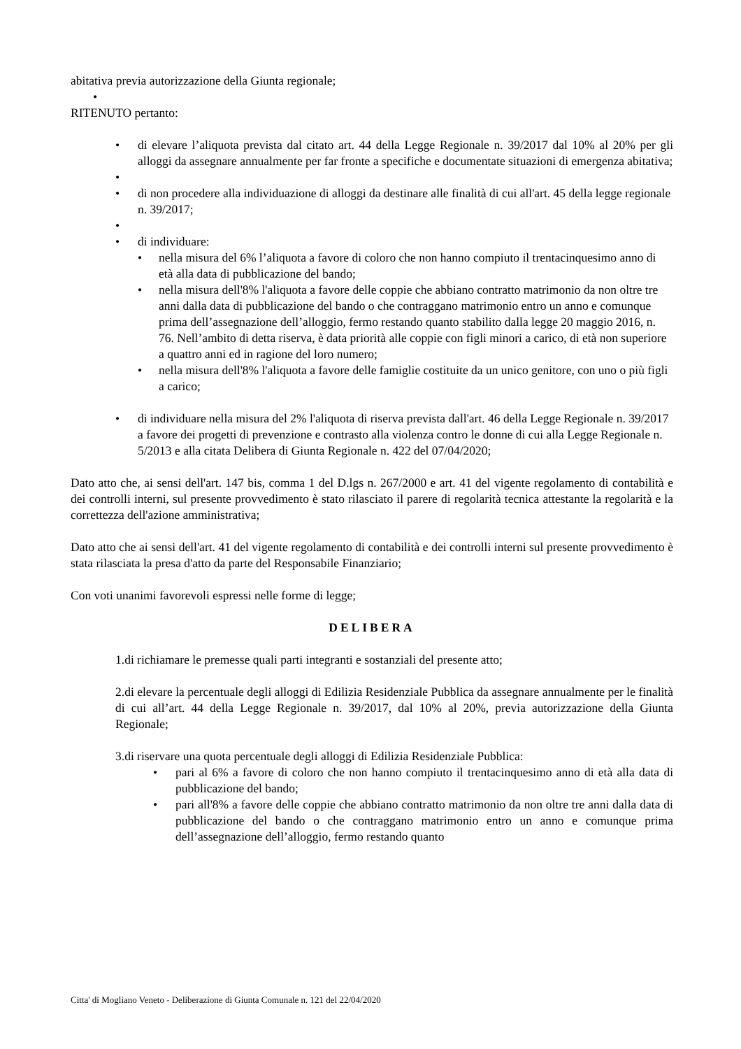abitativa previa autorizzazione della Giunta regionale;
•
RITENUTO pertanto:
• di elevare l’aliquota prevista dal citato art. 44 della Legge Regionale n. 39/2017 dal 10% al 20% per gli alloggi da assegnare annualmente per far fronte a specifiche e documentate situazioni di emergenza abitativa;
•
• di non procedere alla individuazione di alloggi da destinare alle finalità di cui all'art. 45 della legge regionale n. 39/2017;
•
• di individuare:
• nella misura del 6% l’aliquota a favore di coloro che non hanno compiuto il trentacinquesimo anno di età alla data di pubblicazione del bando;
• nella misura dell'8% l'aliquota a favore delle coppie che abbiano contratto matrimonio da non oltre tre anni dalla data di pubblicazione del bando o che contraggano matrimonio entro un anno e comunque prima dell’assegnazione dell’alloggio, fermo restando quanto stabilito dalla legge 20 maggio 2016, n. 76. Nell’ambito di detta riserva, è data priorità alle coppie con figli minori a carico, di età non superiore a quattro anni ed in ragione del loro numero;
• nella misura dell'8% l'aliquota a favore delle famiglie costituite da un unico genitore, con uno o più figli a carico;
• di individuare nella misura del 2% l'aliquota di riserva prevista dall'art. 46 della Legge Regionale n. 39/2017 a favore dei progetti di prevenzione e contrasto alla violenza contro le donne di cui alla Legge Regionale n. 5/2013 e alla citata Delibera di Giunta Regionale n. 422 del 07/04/2020;
Dato atto che, ai sensi dell'art. 147 bis, comma 1 del D.lgs n. 267/2000 e art. 41 del vigente regolamento di contabilità e dei controlli interni, sul presente provvedimento è stato rilasciato il parere di regolarità tecnica attestante la regolarità e la correttezza dell'azione amministrativa;
Dato atto che ai sensi dell'art. 41 del vigente regolamento di contabilità e dei controlli interni sul presente provvedimento è stata rilasciata la presa d'atto da parte del Responsabile Finanziario;
Con voti unanimi favorevoli espressi nelle forme di legge;
DELIBERA
1.di richiamare le premesse quali parti integranti e sostanziali del presente atto;
2.di elevare la percentuale degli alloggi di Edilizia Residenziale Pubblica da assegnare annualmente per le finalità di cui all’art. 44 della Legge Regionale n. 39/2017, dal 10% al 20%, previa autorizzazione della Giunta Regionale;
3.di riservare una quota percentuale degli alloggi di Edilizia Residenziale Pubblica:
• pari al 6% a favore di coloro che non hanno compiuto il trentacinquesimo anno di età alla data di pubblicazione del bando;
• pari all'8% a favore delle coppie che abbiano contratto matrimonio da non oltre tre anni dalla data di pubblicazione del bando o che contraggano matrimonio entro un anno e comunque prima dell’assegnazione dell’alloggio, fermo restando quanto
Citta' di Mogliano Veneto - Deliberazione di Giunta Comunale n. 121 del 22/04/2020